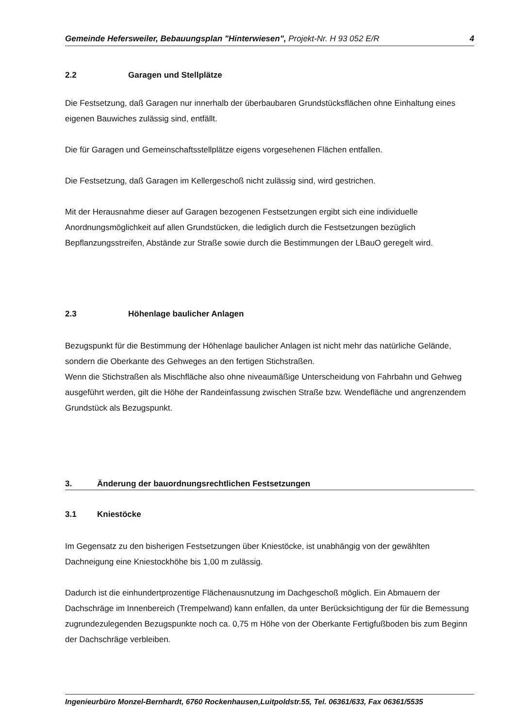Gemeinde Hefersweiler, Bebauungsplan "Hinterwiesen", Projekt-Nr. H 93 052 E/R 4
2.2 Garagen und Stellplätze
Die Festsetzung, daß Garagen nur innerhalb der überbaubaren Grundstücksflächen ohne Einhaltung eines eigenen Bauwiches zulässig sind, entfällt.
Die für Garagen und Gemeinschaftsstellplätze eigens vorgesehenen Flächen entfallen.
Die Festsetzung, daß Garagen im Kellergeschoß nicht zulässig sind, wird gestrichen.
Mit der Herausnahme dieser auf Garagen bezogenen Festsetzungen ergibt sich eine individuelle Anordnungsmöglichkeit auf allen Grundstücken, die lediglich durch die Festsetzungen bezüglich Bepflanzungsstreifen, Abstände zur Straße sowie durch die Bestimmungen der LBauO geregelt wird.
2.3 Höhenlage baulicher Anlagen
Bezugspunkt für die Bestimmung der Höhenlage baulicher Anlagen ist nicht mehr das natürliche Gelände, sondern die Oberkante des Gehweges an den fertigen Stichstraßen.
Wenn die Stichstraßen als Mischfläche also ohne niveaumäßige Unterscheidung von Fahrbahn und Gehweg ausgeführt werden, gilt die Höhe der Randeinfassung zwischen Straße bzw. Wendefläche und angrenzendem Grundstück als Bezugspunkt.
3. Änderung der bauordnungsrechtlichen Festsetzungen
3.1 Kniestöcke
Im Gegensatz zu den bisherigen Festsetzungen über Kniestöcke, ist unabhängig von der gewählten Dachneigung eine Kniestockhöhe bis 1,00 m zulässig.
Dadurch ist die einhundertprozentige Flächenausnutzung im Dachgeschoß möglich. Ein Abmauern der Dachschräge im Innenbereich (Trempelwand) kann enfallen, da unter Berücksichtigung der für die Bemessung zugrundezulegenden Bezugspunkte noch ca. 0,75 m Höhe von der Oberkante Fertigfußboden bis zum Beginn der Dachschräge verbleiben.
Ingenieurbüro Monzel-Bernhardt, 6760 Rockenhausen,Luitpoldstr.55, Tel. 06361/633, Fax 06361/5535